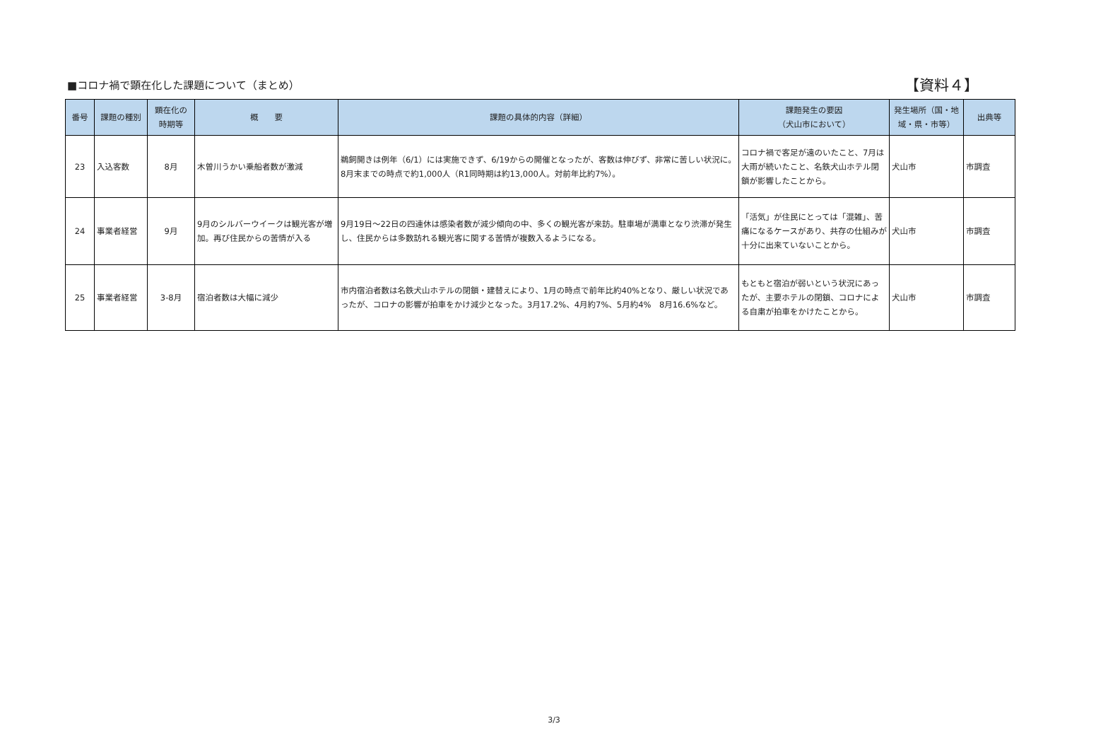■コロナ禍で顕在化した課題について（まとめ） 【資料４】
| 番号 | 課題の種別 | 顕在化の 時期等 | 概 要 | 課題の具体的内容（詳細） | 課題発生の要因 （犬山市において） | 発生場所（国・地域・県・市等） | 出典等 |
| --- | --- | --- | --- | --- | --- | --- | --- |
| 23 | 入込客数 | 8月 | 木曽川うかい乗船者数が激減 | 鵜飼開きは例年（6/1）には実施できず、6/19からの開催となったが、客数は伸びず、非常に苦しい状況に。8月末までの時点で約1,000人（R1同時期は約13,000人。対前年比約7%）。 | コロナ禍で客足が遠のいたこと、7月は大雨が続いたこと、名鉄犬山ホテル閉鎖が影響したことから。 | 犬山市 | 市調査 |
| 24 | 事業者経営 | 9月 | 9月のシルバーウイークは観光客が増加。再び住民からの苦情が入る | 9月19日～22日の四連休は感染者数が減少傾向の中、多くの観光客が来訪。駐車場が満車となり渋滞が発生し、住民からは多数訪れる観光客に関する苦情が複数入るようになる。 | 「活気」が住民にとっては「混雑」、苦痛になるケースがあり、共存の仕組みが十分に出来ていないことから。 | 犬山市 | 市調査 |
| 25 | 事業者経営 | 3-8月 | 宿泊者数は大幅に減少 | 市内宿泊者数は名鉄犬山ホテルの閉鎖・建替えにより、1月の時点で前年比約40%となり、厳しい状況であったが、コロナの影響が拍車をかけ減少となった。3月17.2%、4月約7%、5月約4% 8月16.6%など。 | もともと宿泊が弱いという状況にあったが、主要ホテルの閉鎖、コロナによる自粛が拍車をかけたことから。 | 犬山市 | 市調査 |
3/3